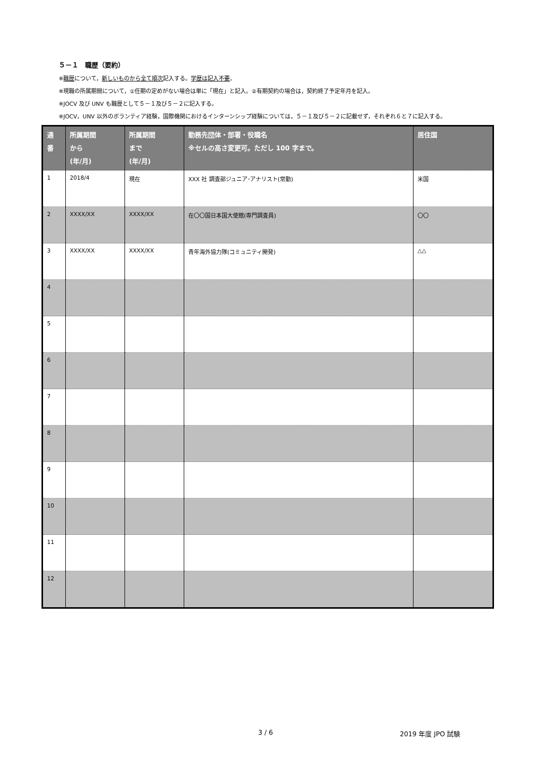５－１　職歴（要約）
※職歴について，新しいものから全て順次記入する。学歴は記入不要。
※現職の所属期間について，①任期の定めがない場合は単に「現在」と記入。②有期契約の場合は，契約終了予定年月を記入。
※JOCV 及び UNV も職歴として５－１及び５－２に記入する。
※JOCV，UNV 以外のボランティア経験，国際機関におけるインターンシップ経験については，５－１及び５－２に記載せず，それぞれ６と７に記入する。
| 通 番 | 所属期間 から (年/月) | 所属期間 まで (年/月) | 勤務先団体・部署・役職名 ※セルの高さ変更可。ただし 100 字まで。 | 居住国 |
| --- | --- | --- | --- | --- |
| 1 | 2018/4 | 現在 | XXX 社 調査部ジュニア･アナリスト(常勤) | 米国 |
| 2 | XXXX/XX | XXXX/XX | 在〇〇国日本国大使館(専門調査員) | 〇〇 |
| 3 | XXXX/XX | XXXX/XX | 青年海外協力隊(コミュニティ開発) | △△ |
| 4 | | | | |
| 5 | | | | |
| 6 | | | | |
| 7 | | | | |
| 8 | | | | |
| 9 | | | | |
| 10 | | | | |
| 11 | | | | |
| 12 | | | | |
3 / 6 2019 年度 JPO 試験